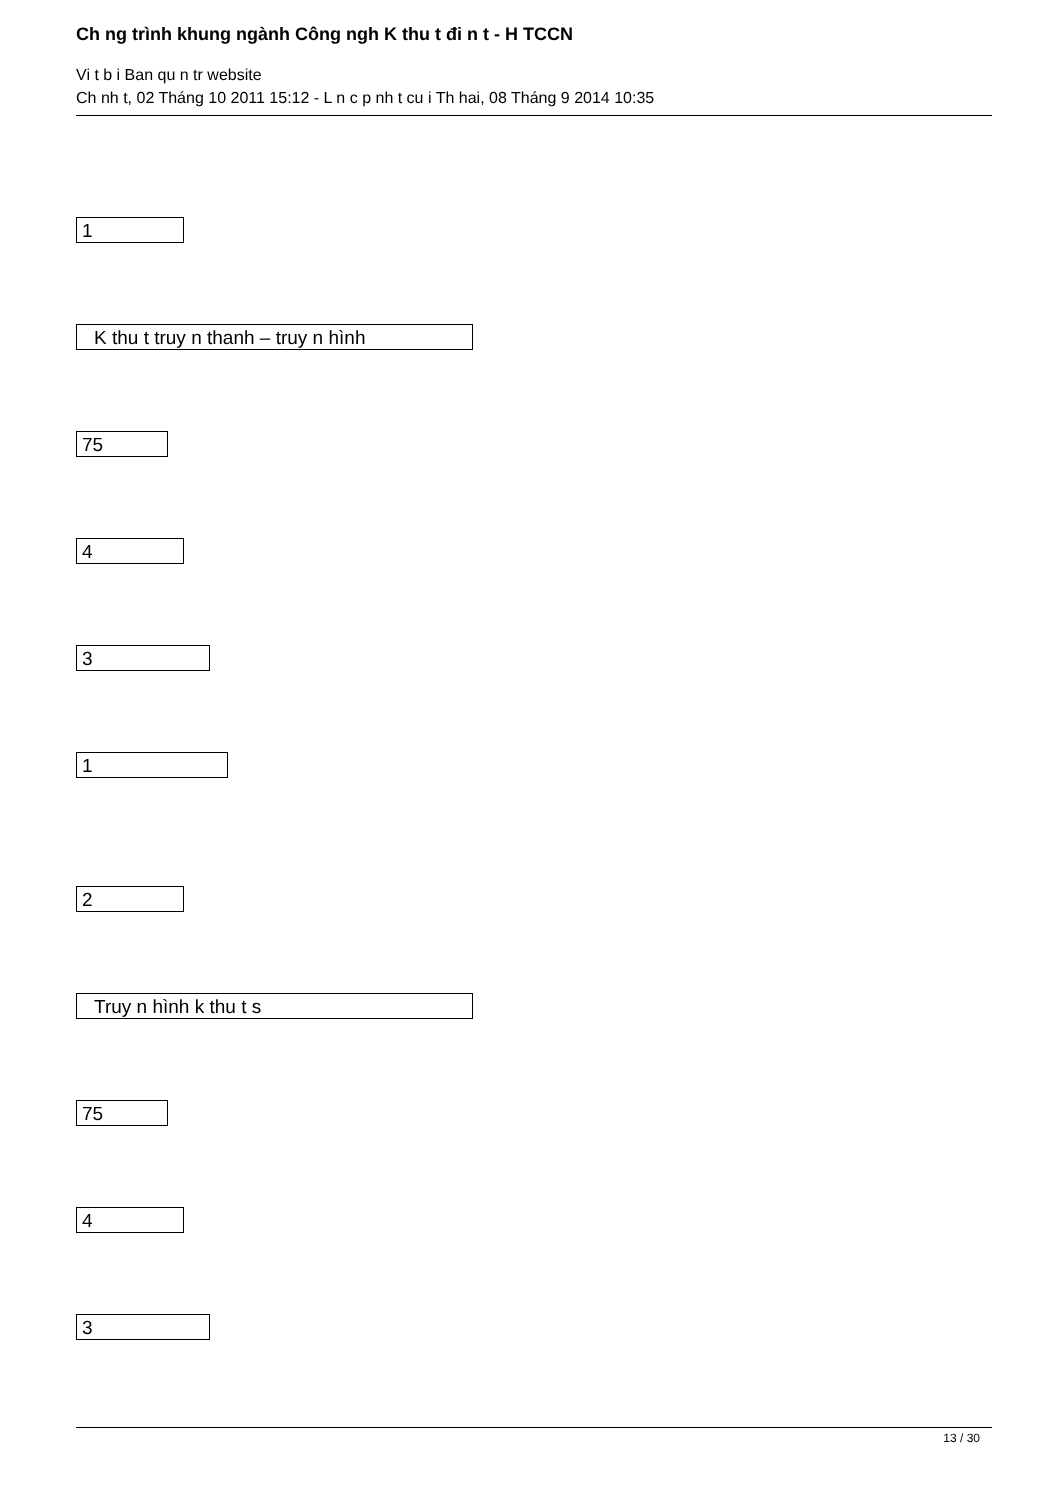Ch ng trình khung ngành Công ngh K thu t đi n t - H TCCN
Vi t b i Ban qu n tr website
Ch nh t, 02 Tháng 10 2011 15:12 - L n c p nh t cu i Th hai, 08 Tháng 9 2014 10:35
1
K thu t truy n thanh – truy n hình
75
4
3
1
2
Truy n hình k thu t s
75
4
3
13 / 30